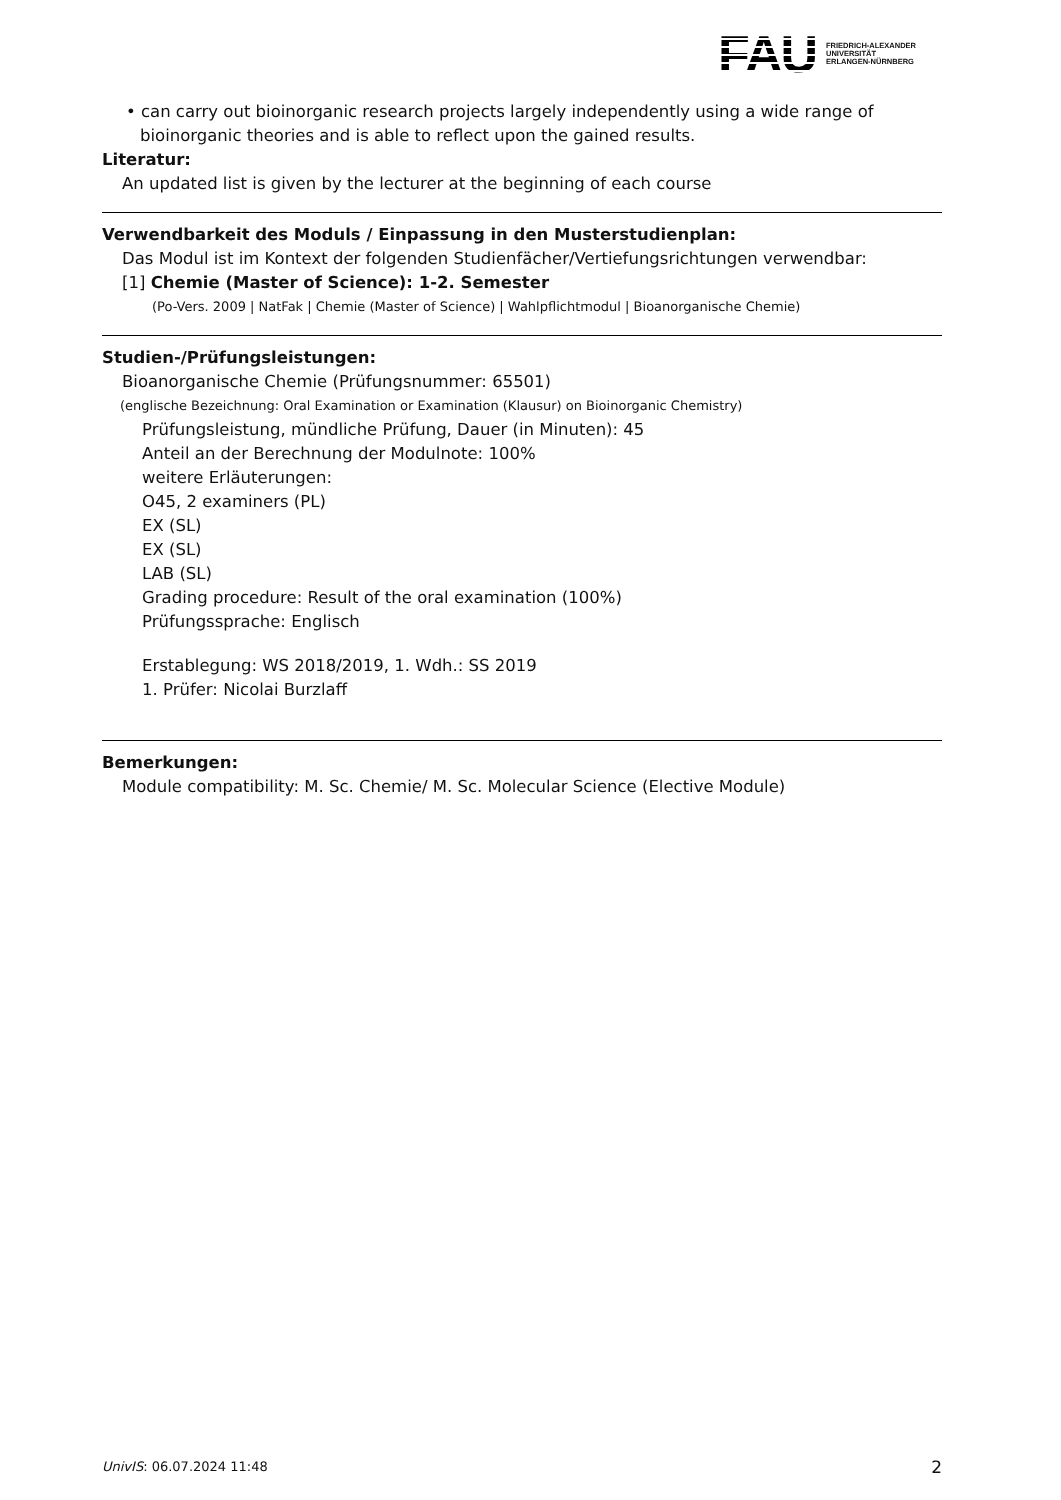FAU
FRIEDRICH-ALEXANDER
UNIVERSITÄT
ERLANGEN-NÜRNBERG
• can carry out bioinorganic research projects largely independently using a wide range of bioinorganic theories and is able to reflect upon the gained results.
Literatur:
An updated list is given by the lecturer at the beginning of each course
Verwendbarkeit des Moduls / Einpassung in den Musterstudienplan:
Das Modul ist im Kontext der folgenden Studienfächer/Vertiefungsrichtungen verwendbar:
[1] Chemie (Master of Science): 1-2. Semester
(Po-Vers. 2009 | NatFak | Chemie (Master of Science) | Wahlpflichtmodul | Bioanorganische Chemie)
Studien-/Prüfungsleistungen:
Bioanorganische Chemie (Prüfungsnummer: 65501)
(englische Bezeichnung: Oral Examination or Examination (Klausur) on Bioinorganic Chemistry)
Prüfungsleistung, mündliche Prüfung, Dauer (in Minuten): 45
Anteil an der Berechnung der Modulnote: 100%
weitere Erläuterungen:
O45, 2 examiners (PL)
EX (SL)
EX (SL)
LAB (SL)
Grading procedure: Result of the oral examination (100%)
Prüfungssprache: Englisch
Erstablegung: WS 2018/2019, 1. Wdh.: SS 2019
1. Prüfer: Nicolai Burzlaff
Bemerkungen:
Module compatibility: M. Sc. Chemie/ M. Sc. Molecular Science (Elective Module)
UnivIS: 06.07.2024 11:48 2